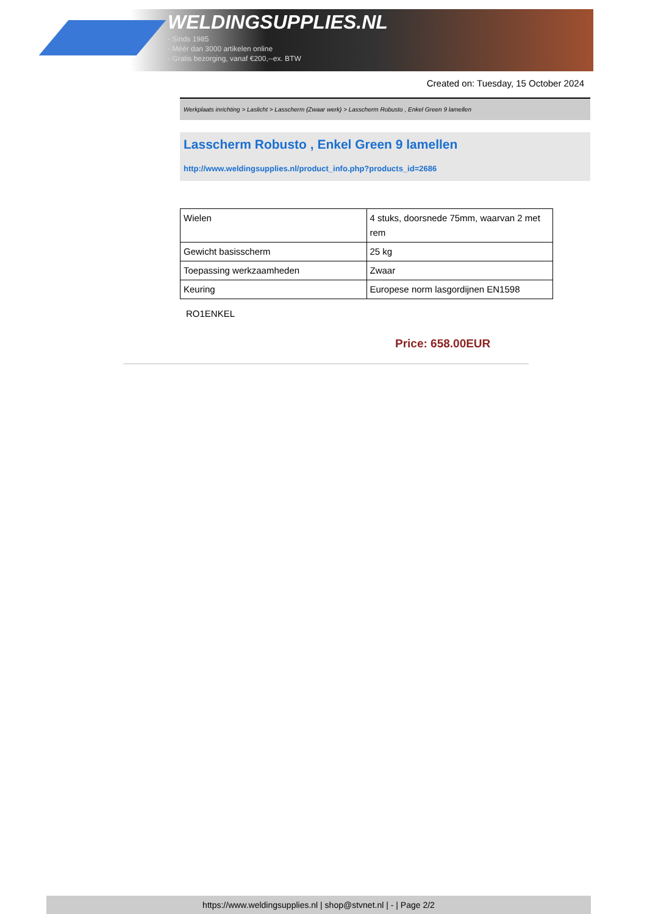WELDINGSUPPLIES.NL
- Sinds 1985
- Méér dan 3000 artikelen online
- Gratis bezorging, vanaf €200,--ex. BTW
Created on: Tuesday, 15 October 2024
Werkplaats inrichting > Laslicht > Lasscherm (Zwaar werk) > Lasscherm Robusto , Enkel Green 9 lamellen
Lasscherm Robusto , Enkel Green 9 lamellen
http://www.weldingsupplies.nl/product_info.php?products_id=2686
| Wielen | 4 stuks, doorsnede 75mm, waarvan 2 met rem |
| Gewicht basisscherm | 25 kg |
| Toepassing werkzaamheden | Zwaar |
| Keuring | Europese norm lasgordijnen EN1598 |
RO1ENKEL
Price: 658.00EUR
https://www.weldingsupplies.nl | shop@stvnet.nl | - | Page 2/2